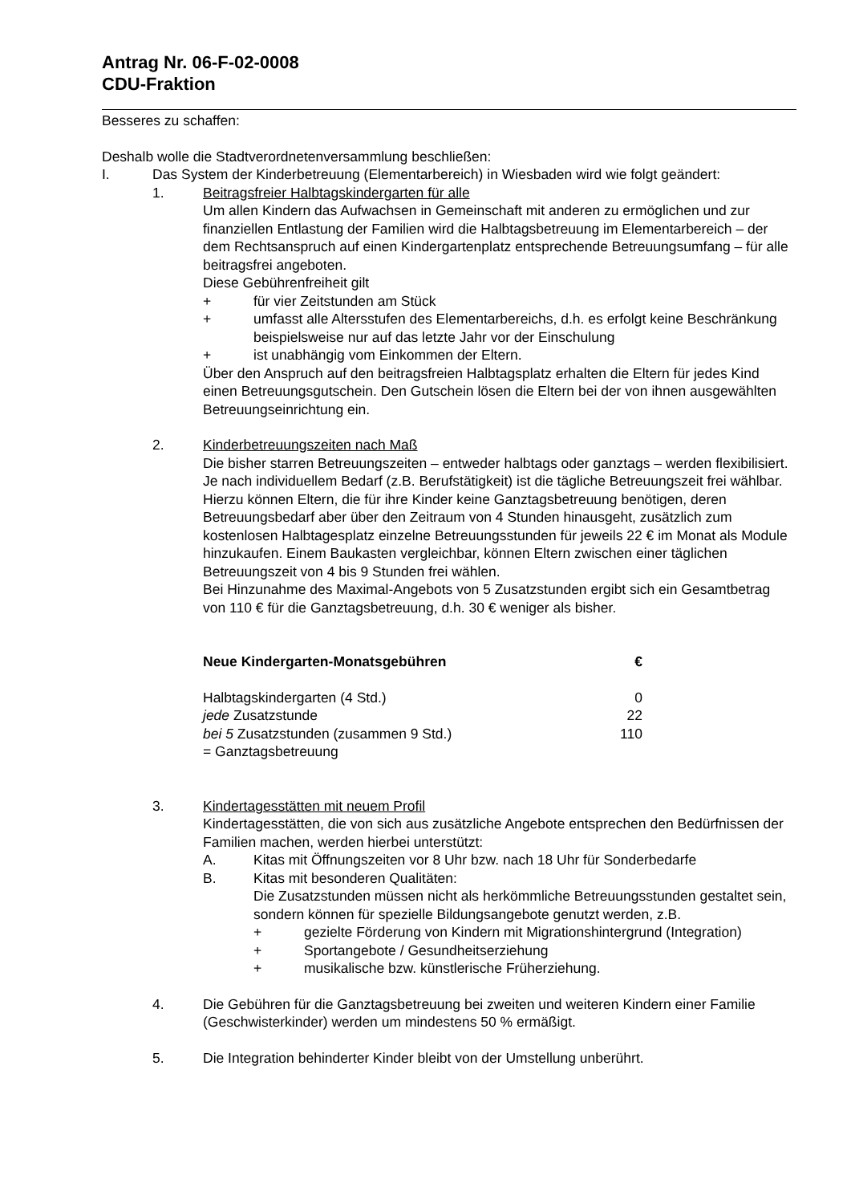Antrag Nr. 06-F-02-0008
CDU-Fraktion
Besseres zu schaffen:
Deshalb wolle die Stadtverordnetenversammlung beschließen:
I. Das System der Kinderbetreuung (Elementarbereich) in Wiesbaden wird wie folgt geändert:
1. Beitragsfreier Halbtagskindergarten für alle
Um allen Kindern das Aufwachsen in Gemeinschaft mit anderen zu ermöglichen und zur finanziellen Entlastung der Familien wird die Halbtagsbetreuung im Elementarbereich – der dem Rechtsanspruch auf einen Kindergartenplatz entsprechende Betreuungsumfang – für alle beitragsfrei angeboten.
Diese Gebührenfreiheit gilt
+ für vier Zeitstunden am Stück
+ umfasst alle Altersstufen des Elementarbereichs, d.h. es erfolgt keine Beschränkung beispielsweise nur auf das letzte Jahr vor der Einschulung
+ ist unabhängig vom Einkommen der Eltern.
Über den Anspruch auf den beitragsfreien Halbtagsplatz erhalten die Eltern für jedes Kind einen Betreuungsgutschein. Den Gutschein lösen die Eltern bei der von ihnen ausgewählten Betreuungseinrichtung ein.
2. Kinderbetreuungszeiten nach Maß
Die bisher starren Betreuungszeiten – entweder halbtags oder ganztags – werden flexibilisiert. Je nach individuellem Bedarf (z.B. Berufstätigkeit) ist die tägliche Betreuungszeit frei wählbar.
Hierzu können Eltern, die für ihre Kinder keine Ganztagsbetreuung benötigen, deren Betreuungsbedarf aber über den Zeitraum von 4 Stunden hinausgeht, zusätzlich zum kostenlosen Halbtagesplatz einzelne Betreuungsstunden für jeweils 22 € im Monat als Module hinzukaufen. Einem Baukasten vergleichbar, können Eltern zwischen einer täglichen Betreuungszeit von 4 bis 9 Stunden frei wählen.
Bei Hinzunahme des Maximal-Angebots von 5 Zusatzstunden ergibt sich ein Gesamtbetrag von 110 € für die Ganztagsbetreuung, d.h. 30 € weniger als bisher.
| Neue Kindergarten-Monatsgebühren | € |
| --- | --- |
| Halbtagskindergarten (4 Std.) | 0 |
| jede Zusatzstunde | 22 |
| bei 5 Zusatzstunden (zusammen 9 Std.) | 110 |
| = Ganztagsbetreuung | |
3. Kindertagesstätten mit neuem Profil
Kindertagesstätten, die von sich aus zusätzliche Angebote entsprechen den Bedürfnissen der Familien machen, werden hierbei unterstützt:
A. Kitas mit Öffnungszeiten vor 8 Uhr bzw. nach 18 Uhr für Sonderbedarfe
B. Kitas mit besonderen Qualitäten:
Die Zusatzstunden müssen nicht als herkömmliche Betreuungsstunden gestaltet sein, sondern können für spezielle Bildungsangebote genutzt werden, z.B.
+ gezielte Förderung von Kindern mit Migrationshintergrund (Integration)
+ Sportangebote / Gesundheitserziehung
+ musikalische bzw. künstlerische Früherziehung.
4. Die Gebühren für die Ganztagsbetreuung bei zweiten und weiteren Kindern einer Familie (Geschwisterkinder) werden um mindestens 50 % ermäßigt.
5. Die Integration behinderter Kinder bleibt von der Umstellung unberührt.